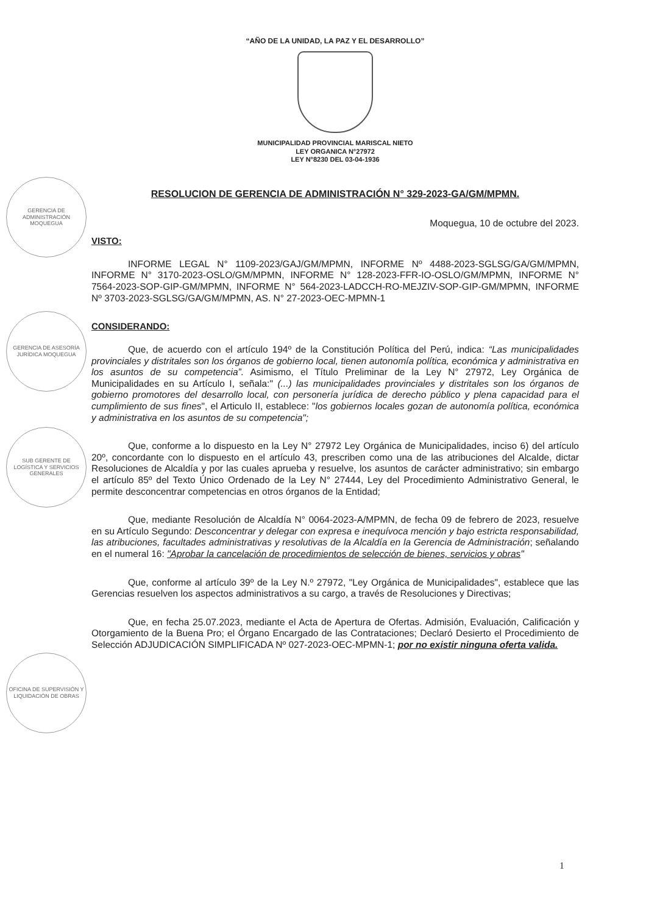GERENCIA DE ADMINISTRACIÓN MOQUEGUA
GERENCIA DE ASESORÍA JURÍDICA MOQUEGUA
SUB GERENTE DE LOGÍSTICA Y SERVICIOS GENERALES
OFICINA DE SUPERVISIÓN Y LIQUIDACIÓN DE OBRAS
“AÑO DE LA UNIDAD, LA PAZ Y EL DESARROLLO”
MUNICIPALIDAD PROVINCIAL MARISCAL NIETO
LEY ORGANICA N°27972
LEY N°8230 DEL 03-04-1936
RESOLUCION DE GERENCIA DE ADMINISTRACIÓN N° 329-2023-GA/GM/MPMN.
Moquegua, 10 de octubre del 2023.
VISTO:
INFORME LEGAL N° 1109-2023/GAJ/GM/MPMN, INFORME Nº 4488-2023-SGLSG/GA/GM/MPMN, INFORME N° 3170-2023-OSLO/GM/MPMN, INFORME N° 128-2023-FFR-IO-OSLO/GM/MPMN, INFORME N° 7564-2023-SOP-GIP-GM/MPMN, INFORME N° 564-2023-LADCCH-RO-MEJZIV-SOP-GIP-GM/MPMN, INFORME Nº 3703-2023-SGLSG/GA/GM/MPMN, AS. N° 27-2023-OEC-MPMN-1
CONSIDERANDO:
Que, de acuerdo con el artículo 194º de la Constitución Política del Perú, indica: “Las municipalidades provinciales y distritales son los órganos de gobierno local, tienen autonomía política, económica y administrativa en los asuntos de su competencia”. Asimismo, el Título Preliminar de la Ley N° 27972, Ley Orgánica de Municipalidades en su Artículo I, señala:" (...) las municipalidades provinciales y distritales son los órganos de gobierno promotores del desarrollo local, con personería jurídica de derecho público y plena capacidad para el cumplimiento de sus fines", el Articulo II, establece: "los gobiernos locales gozan de autonomía política, económica y administrativa en los asuntos de su competencia";
Que, conforme a lo dispuesto en la Ley N° 27972 Ley Orgánica de Municipalidades, inciso 6) del artículo 20º, concordante con lo dispuesto en el artículo 43, prescriben como una de las atribuciones del Alcalde, dictar Resoluciones de Alcaldía y por las cuales aprueba y resuelve, los asuntos de carácter administrativo; sin embargo el artículo 85º del Texto Único Ordenado de la Ley N° 27444, Ley del Procedimiento Administrativo General, le permite desconcentrar competencias en otros órganos de la Entidad;
Que, mediante Resolución de Alcaldía N° 0064-2023-A/MPMN, de fecha 09 de febrero de 2023, resuelve en su Artículo Segundo: Desconcentrar y delegar con expresa e inequívoca mención y bajo estricta responsabilidad, las atribuciones, facultades administrativas y resolutivas de la Alcaldía en la Gerencia de Administración; señalando en el numeral 16: "Aprobar la cancelación de procedimientos de selección de bienes, servicios y obras"
Que, conforme al artículo 39º de la Ley N.º 27972, "Ley Orgánica de Municipalidades", establece que las Gerencias resuelven los aspectos administrativos a su cargo, a través de Resoluciones y Directivas;
Que, en fecha 25.07.2023, mediante el Acta de Apertura de Ofertas. Admisión, Evaluación, Calificación y Otorgamiento de la Buena Pro; el Órgano Encargado de las Contrataciones; Declaró Desierto el Procedimiento de Selección ADJUDICACIÓN SIMPLIFICADA Nº 027-2023-OEC-MPMN-1; por no existir ninguna oferta valida.
1